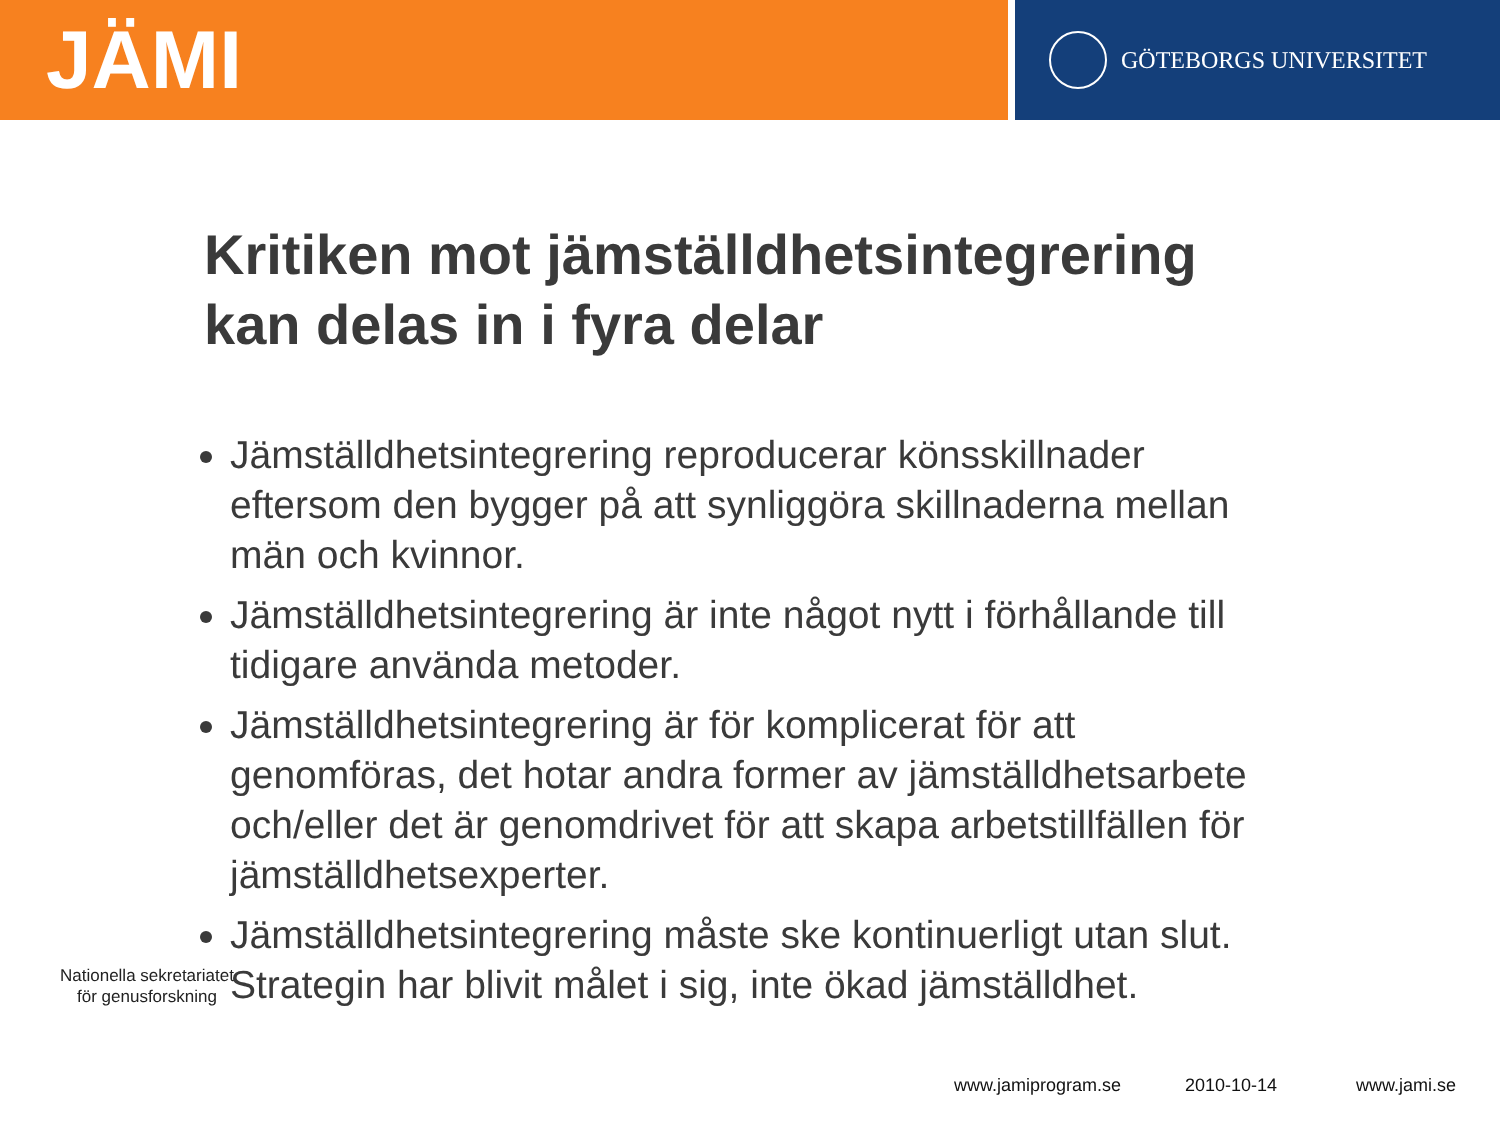JÄMI
GÖTEBORGS UNIVERSITET
Kritiken mot jämställdhetsintegrering
kan delas in i fyra delar
Jämställdhetsintegrering reproducerar könsskillnader eftersom den bygger på att synliggöra skillnaderna mellan män och kvinnor.
Jämställdhetsintegrering är inte något nytt i förhållande till tidigare använda metoder.
Jämställdhetsintegrering är för komplicerat för att genomföras, det hotar andra former av jämställdhetsarbete och/eller det är genomdrivet för att skapa arbetstillfällen för jämställdhetsexperter.
Jämställdhetsintegrering måste ske kontinuerligt utan slut. Strategin har blivit målet i sig, inte ökad jämställdhet.
Nationella sekretariatet
för genusforskning
www.jamiprogram.se 2010-10-14 www.jami.se